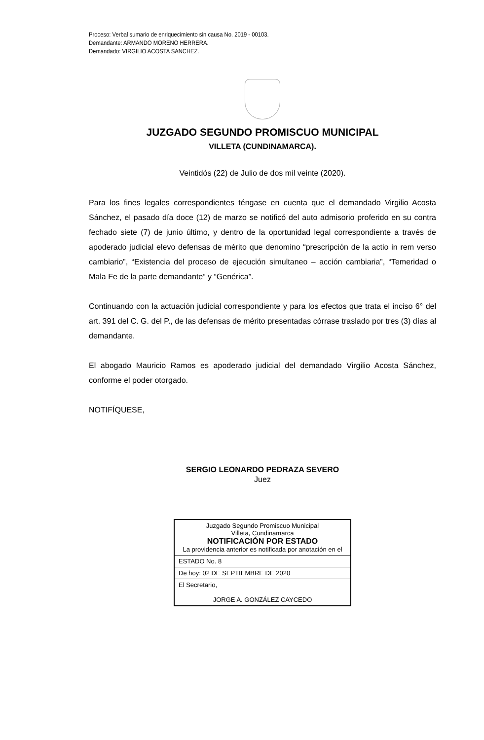Proceso: Verbal sumario de enriquecimiento sin causa No. 2019 - 00103.
Demandante: ARMANDO MORENO HERRERA.
Demandado: VIRGILIO ACOSTA SANCHEZ.
JUZGADO SEGUNDO PROMISCUO MUNICIPAL
VILLETA (CUNDINAMARCA).
Veintidós (22) de Julio de dos mil veinte (2020).
Para los fines legales correspondientes téngase en cuenta que el demandado Virgilio Acosta Sánchez, el pasado día doce (12) de marzo se notificó del auto admisorio proferido en su contra fechado siete (7) de junio último, y dentro de la oportunidad legal correspondiente a través de apoderado judicial elevo defensas de mérito que denomino “prescripción de la actio in rem verso cambiario”, “Existencia del proceso de ejecución simultaneo – acción cambiaria”, “Temeridad o Mala Fe de la parte demandante” y “Genérica”.
Continuando con la actuación judicial correspondiente y para los efectos que trata el inciso 6° del art. 391 del C. G. del P., de las defensas de mérito presentadas córrase traslado por tres (3) días al demandante.
El abogado Mauricio Ramos es apoderado judicial del demandado Virgilio Acosta Sánchez, conforme el poder otorgado.
NOTIFÍQUESE,
SERGIO LEONARDO PEDRAZA SEVERO
Juez
| Juzgado Segundo Promiscuo Municipal Villeta, Cundinamarca NOTIFICACIÓN POR ESTADO La providencia anterior es notificada por anotación en el |
| ESTADO No. 8 |
| De hoy: 02 DE SEPTIEMBRE DE 2020 |
| El Secretario, JORGE A. GONZÁLEZ CAYCEDO |